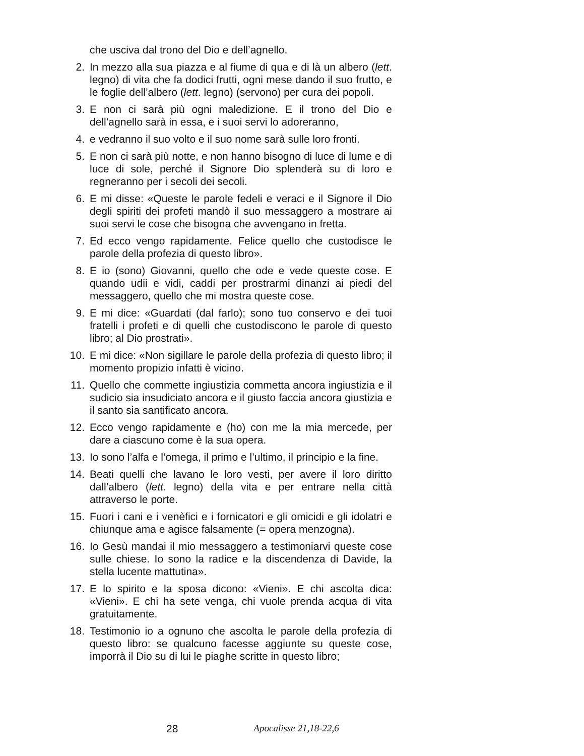che usciva dal trono del Dio e dell’agnello.
2. In mezzo alla sua piazza e al fiume di qua e di là un albero (lett. legno) di vita che fa dodici frutti, ogni mese dando il suo frutto, e le foglie dell’albero (lett. legno) (servono) per cura dei popoli.
3. E non ci sarà più ogni maledizione. E il trono del Dio e dell’agnello sarà in essa, e i suoi servi lo adoreranno,
4. e vedranno il suo volto e il suo nome sarà sulle loro fronti.
5. E non ci sarà più notte, e non hanno bisogno di luce di lume e di luce di sole, perché il Signore Dio splenderà su di loro e regneranno per i secoli dei secoli.
6. E mi disse: «Queste le parole fedeli e veraci e il Signore il Dio degli spiriti dei profeti mandò il suo messaggero a mostrare ai suoi servi le cose che bisogna che avvengano in fretta.
7. Ed ecco vengo rapidamente. Felice quello che custodisce le parole della profezia di questo libro».
8. E io (sono) Giovanni, quello che ode e vede queste cose. E quando udii e vidi, caddi per prostrarmi dinanzi ai piedi del messaggero, quello che mi mostra queste cose.
9. E mi dice: «Guardati (dal farlo); sono tuo conservo e dei tuoi fratelli i profeti e di quelli che custodiscono le parole di questo libro; al Dio prostrati».
10. E mi dice: «Non sigillare le parole della profezia di questo libro; il momento propizio infatti è vicino.
11. Quello che commette ingiustizia commetta ancora ingiustizia e il sudicio sia insudiciato ancora e il giusto faccia ancora giustizia e il santo sia santificato ancora.
12. Ecco vengo rapidamente e (ho) con me la mia mercede, per dare a ciascuno come è la sua opera.
13. Io sono l’alfa e l’omega, il primo e l’ultimo, il principio e la fine.
14. Beati quelli che lavano le loro vesti, per avere il loro diritto dall’albero (lett. legno) della vita e per entrare nella città attraverso le porte.
15. Fuori i cani e i venèfici e i fornicatori e gli omicidi e gli idolatri e chiunque ama e agisce falsamente (= opera menzogna).
16. Io Gesù mandai il mio messaggero a testimoniarvi queste cose sulle chiese. Io sono la radice e la discendenza di Davide, la stella lucente mattutina».
17. E lo spirito e la sposa dicono: «Vieni». E chi ascolta dica: «Vieni». E chi ha sete venga, chi vuole prenda acqua di vita gratuitamente.
18. Testimonio io a ognuno che ascolta le parole della profezia di questo libro: se qualcuno facesse aggiunte su queste cose, imporrà il Dio su di lui le piaghe scritte in questo libro;
28 Apocalisse 21,18-22,6